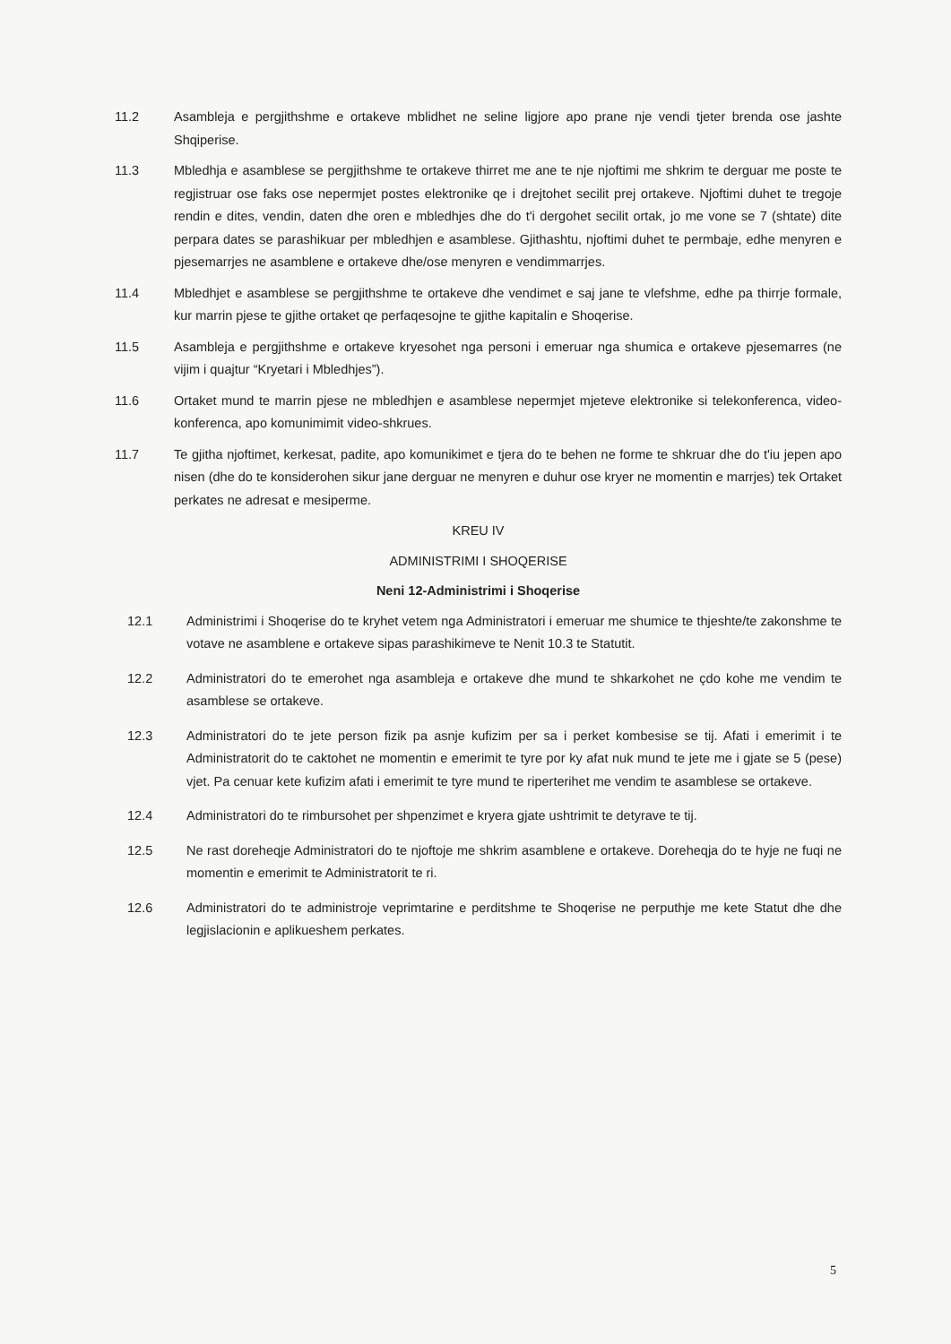11.2 Asambleja e pergjithshme e ortakeve mblidhet ne seline ligjore apo prane nje vendi tjeter brenda ose jashte Shqiperise.
11.3 Mbledhja e asamblese se pergjithshme te ortakeve thirret me ane te nje njoftimi me shkrim te derguar me poste te regjistruar ose faks ose nepermjet postes elektronike qe i drejtohet secilit prej ortakeve. Njoftimi duhet te tregoje rendin e dites, vendin, daten dhe oren e mbledhjes dhe do t'i dergohet secilit ortak, jo me vone se 7 (shtate) dite perpara dates se parashikuar per mbledhjen e asamblese. Gjithashtu, njoftimi duhet te permbaje, edhe menyren e pjesemarrjes ne asamblene e ortakeve dhe/ose menyren e vendimmarrjes.
11.4 Mbledhjet e asamblese se pergjithshme te ortakeve dhe vendimet e saj jane te vlefshme, edhe pa thirrje formale, kur marrin pjese te gjithe ortaket qe perfaqesojne te gjithe kapitalin e Shoqerise.
11.5 Asambleja e pergjithshme e ortakeve kryesohet nga personi i emeruar nga shumica e ortakeve pjesemarres (ne vijim i quajtur “Kryetari i Mbledhjes”).
11.6 Ortaket mund te marrin pjese ne mbledhjen e asamblese nepermjet mjeteve elektronike si telekonferenca, video-konferenca, apo komunimimit video-shkrues.
11.7 Te gjitha njoftimet, kerkesat, padite, apo komunikimet e tjera do te behen ne forme te shkruar dhe do t'iu jepen apo nisen (dhe do te konsiderohen sikur jane derguar ne menyren e duhur ose kryer ne momentin e marrjes) tek Ortaket perkates ne adresat e mesiperme.
KREU IV
ADMINISTRIMI I SHOQERISE
Neni 12-Administrimi i Shoqerise
12.1 Administrimi i Shoqerise do te kryhet vetem nga Administratori i emeruar me shumice te thjeshte/te zakonshme te votave ne asamblene e ortakeve sipas parashikimeve te Nenit 10.3 te Statutit.
12.2 Administratori do te emerohet nga asambleja e ortakeve dhe mund te shkarkohet ne çdo kohe me vendim te asamblese se ortakeve.
12.3 Administratori do te jete person fizik pa asnje kufizim per sa i perket kombesise se tij. Afati i emerimit i te Administratorit do te caktohet ne momentin e emerimit te tyre por ky afat nuk mund te jete me i gjate se 5 (pese) vjet. Pa cenuar kete kufizim afati i emerimit te tyre mund te riperterihet me vendim te asamblese se ortakeve.
12.4 Administratori do te rimbursohet per shpenzimet e kryera gjate ushtrimit te detyrave te tij.
12.5 Ne rast doreheqje Administratori do te njoftoje me shkrim asamblene e ortakeve. Doreheqja do te hyje ne fuqi ne momentin e emerimit te Administratorit te ri.
12.6 Administratori do te administroje veprimtarine e perditshme te Shoqerise ne perputhje me kete Statut dhe dhe legjislacionin e aplikueshem perkates.
5